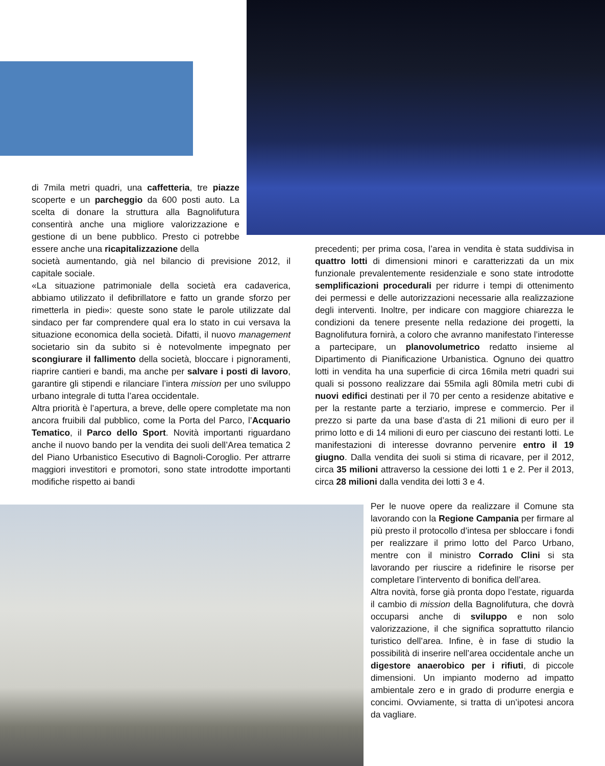di 7mila metri quadri, una caffetteria, tre piazze scoperte e un parcheggio da 600 posti auto. La scelta di donare la struttura alla Bagnolifutura consentirà anche una migliore valorizzazione e gestione di un bene pubblico. Presto ci potrebbe essere anche una ricapitalizzazione della
società aumentando, già nel bilancio di previsione 2012, il capitale sociale.
«La situazione patrimoniale della società era cadaverica, abbiamo utilizzato il defibrillatore e fatto un grande sforzo per rimetterla in piedi»: queste sono state le parole utilizzate dal sindaco per far comprendere qual era lo stato in cui versava la situazione economica della società. Difatti, il nuovo management societario sin da subito si è notevolmente impegnato per scongiurare il fallimento della società, bloccare i pignoramenti, riaprire cantieri e bandi, ma anche per salvare i posti di lavoro, garantire gli stipendi e rilanciare l’intera mission per uno sviluppo urbano integrale di tutta l’area occidentale.
Altra priorità è l’apertura, a breve, delle opere completate ma non ancora fruibili dal pubblico, come la Porta del Parco, l’Acquario Tematico, il Parco dello Sport. Novità importanti riguardano anche il nuovo bando per la vendita dei suoli dell’Area tematica 2 del Piano Urbanistico Esecutivo di Bagnoli-Coroglio. Per attrarre maggiori investitori e promotori, sono state introdotte importanti modifiche rispetto ai bandi
precedenti; per prima cosa, l’area in vendita è stata suddivisa in quattro lotti di dimensioni minori e caratterizzati da un mix funzionale prevalentemente residenziale e sono state introdotte semplificazioni procedurali per ridurre i tempi di ottenimento dei permessi e delle autorizzazioni necessarie alla realizzazione degli interventi. Inoltre, per indicare con maggiore chiarezza le condizioni da tenere presente nella redazione dei progetti, la Bagnolifutura fornirà, a coloro che avranno manifestato l’interesse a partecipare, un planovolumetrico redatto insieme al Dipartimento di Pianificazione Urbanistica. Ognuno dei quattro lotti in vendita ha una superficie di circa 16mila metri quadri sui quali si possono realizzare dai 55mila agli 80mila metri cubi di nuovi edifici destinati per il 70 per cento a residenze abitative e per la restante parte a terziario, imprese e commercio. Per il prezzo si parte da una base d’asta di 21 milioni di euro per il primo lotto e di 14 milioni di euro per ciascuno dei restanti lotti. Le manifestazioni di interesse dovranno pervenire entro il 19 giugno. Dalla vendita dei suoli si stima di ricavare, per il 2012, circa 35 milioni attraverso la cessione dei lotti 1 e 2. Per il 2013, circa 28 milioni dalla vendita dei lotti 3 e 4.
Per le nuove opere da realizzare il Comune sta lavorando con la Regione Campania per firmare al più presto il protocollo d’intesa per sbloccare i fondi per realizzare il primo lotto del Parco Urbano, mentre con il ministro Corrado Clini si sta lavorando per riuscire a ridefinire le risorse per completare l’intervento di bonifica dell’area.
Altra novità, forse già pronta dopo l’estate, riguarda il cambio di mission della Bagnolifutura, che dovrà occuparsi anche di sviluppo e non solo valorizzazione, il che significa soprattutto rilancio turistico dell’area. Infine, è in fase di studio la possibilità di inserire nell’area occidentale anche un digestore anaerobico per i rifiuti, di piccole dimensioni. Un impianto moderno ad impatto ambientale zero e in grado di produrre energia e concimi. Ovviamente, si tratta di un’ipotesi ancora da vagliare.